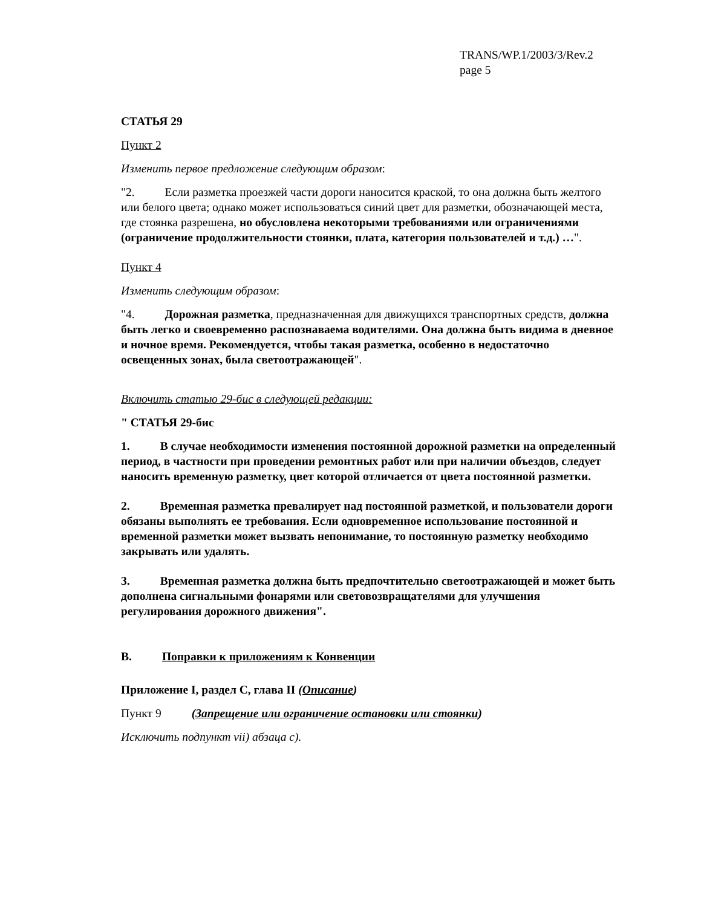TRANS/WP.1/2003/3/Rev.2
page 5
СТАТЬЯ 29
Пункт 2
Изменить первое предложение следующим образом:
"2. Если разметка проезжей части дороги наносится краской, то она должна быть желтого или белого цвета; однако может использоваться синий цвет для разметки, обозначающей места, где стоянка разрешена, но обусловлена некоторыми требованиями или ограничениями (ограничение продолжительности стоянки, плата, категория пользователей и т.д.) …".
Пункт 4
Изменить следующим образом:
"4. Дорожная разметка, предназначенная для движущихся транспортных средств, должна быть легко и своевременно распознаваема водителями. Она должна быть видима в дневное и ночное время. Рекомендуется, чтобы такая разметка, особенно в недостаточно освещенных зонах, была светоотражающей".
Включить статью 29-бис в следующей редакции:
" СТАТЬЯ 29-бис
1. В случае необходимости изменения постоянной дорожной разметки на определенный период, в частности при проведении ремонтных работ или при наличии объездов, следует наносить временную разметку, цвет которой отличается от цвета постоянной разметки.
2. Временная разметка превалирует над постоянной разметкой, и пользователи дороги обязаны выполнять ее требования. Если одновременное использование постоянной и временной разметки может вызвать непонимание, то постоянную разметку необходимо закрывать или удалять.
3. Временная разметка должна быть предпочтительно светоотражающей и может быть дополнена сигнальными фонарями или световозвращателями для улучшения регулирования дорожного движения".
B. Поправки к приложениям к Конвенции
Приложение I, раздел C, глава II (Описание)
Пункт 9 (Запрещение или ограничение остановки или стоянки)
Исключить подпункт vii) абзаца c).